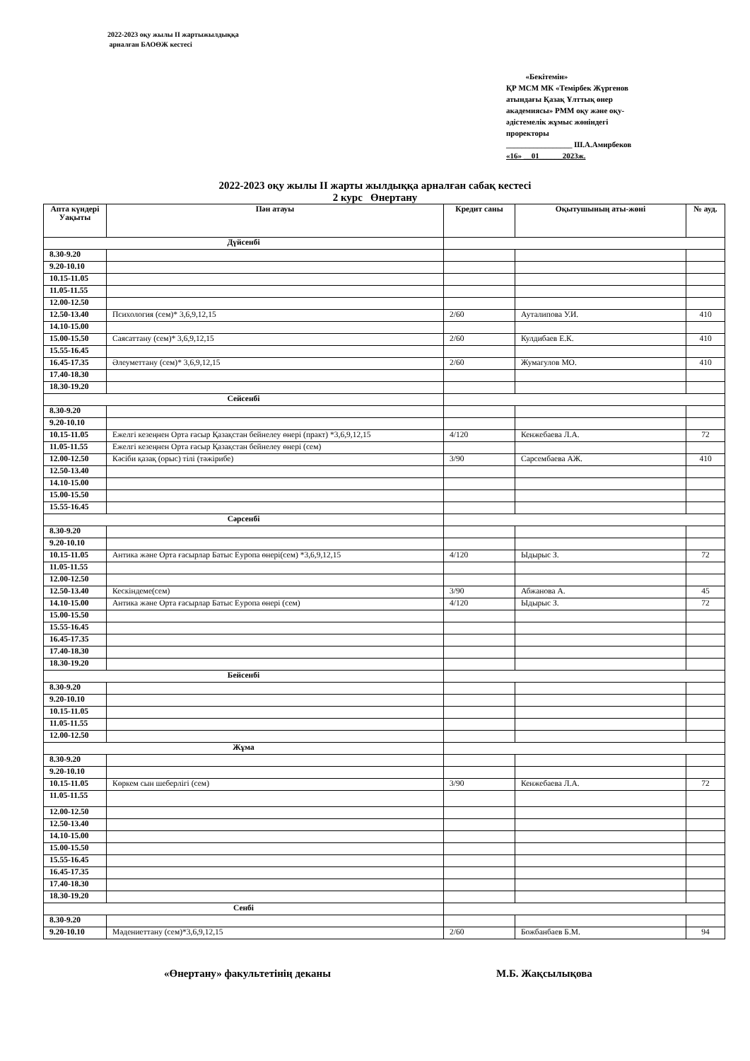2022-2023 оқу жылы ІІ жартыжылдыққа
арналған БАОӨЖ кестесі
«Бекітемін»
ҚР МСМ МК «Темірбек Жүргенов
атындағы Қазақ Ұлттық өнер
академиясы» РММ оқу және оқу-
әдістемелік жұмыс жөніндегі
проректоры
_________________ Ш.А.Амирбеков
«16» __01______2023ж.
2022-2023 оқу жылы ІІ жарты жылдыққа арналған сабақ кестесі
2 курс Өнертану
| Апта күндері Уақыты | Пән атауы | Кредит саны | Оқытушының аты-жөні | № ауд. |
| --- | --- | --- | --- | --- |
| Дүйсенбі | | | | |
| 8.30-9.20 | | | | |
| 9.20-10.10 | | | | |
| 10.15-11.05 | | | | |
| 11.05-11.55 | | | | |
| 12.00-12.50 | | | | |
| 12.50-13.40 | Психология (сем)* 3,6,9,12,15 | 2/60 | Ауталипова У.И. | 410 |
| 14.10-15.00 | | | | |
| 15.00-15.50 | Саясаттану (сем)* 3,6,9,12,15 | 2/60 | Кулдибаев Е.К. | 410 |
| 15.55-16.45 | | | | |
| 16.45-17.35 | Әлеуметтану (сем)* 3,6,9,12,15 | 2/60 | Жумагулов МО. | 410 |
| 17.40-18.30 | | | | |
| 18.30-19.20 | | | | |
| Сейсенбі | | | | |
| 8.30-9.20 | | | | |
| 9.20-10.10 | | | | |
| 10.15-11.05 | Ежелгі кезеңнен Орта ғасыр Қазақстан бейнелеу өнері (практ) *3,6,9,12,15 | 4/120 | Кенжебаева Л.А. | 72 |
| 11.05-11.55 | Ежелгі кезеңнен Орта ғасыр Қазақстан бейнелеу өнері (сем) | | | |
| 12.00-12.50 | Кәсіби қазақ (орыс) тілі (тәжірибе) | 3/90 | Сарсембаева АЖ. | 410 |
| 12.50-13.40 | | | | |
| 14.10-15.00 | | | | |
| 15.00-15.50 | | | | |
| 15.55-16.45 | | | | |
| Сәрсенбі | | | | |
| 8.30-9.20 | | | | |
| 9.20-10.10 | | | | |
| 10.15-11.05 | Антика және Орта ғасырлар Батыс Еуропа өнері(сем) *3,6,9,12,15 | 4/120 | Ыдырыс З. | 72 |
| 11.05-11.55 | | | | |
| 12.00-12.50 | | | | |
| 12.50-13.40 | Кескіндеме(сем) | 3/90 | Абжанова А. | 45 |
| 14.10-15.00 | Антика және Орта ғасырлар Батыс Еуропа өнері (сем) | 4/120 | Ыдырыс З. | 72 |
| 15.00-15.50 | | | | |
| 15.55-16.45 | | | | |
| 16.45-17.35 | | | | |
| 17.40-18.30 | | | | |
| 18.30-19.20 | | | | |
| Бейсенбі | | | | |
| 8.30-9.20 | | | | |
| 9.20-10.10 | | | | |
| 10.15-11.05 | | | | |
| 11.05-11.55 | | | | |
| 12.00-12.50 | | | | |
| Жұма | | | | |
| 8.30-9.20 | | | | |
| 9.20-10.10 | | | | |
| 10.15-11.05 | Көркем сын шеберлігі (сем) | 3/90 | Кенжебаева Л.А. | 72 |
| 11.05-11.55 | | | | |
| 12.00-12.50 | | | | |
| 12.50-13.40 | | | | |
| 14.10-15.00 | | | | |
| 15.00-15.50 | | | | |
| 15.55-16.45 | | | | |
| 16.45-17.35 | | | | |
| 17.40-18.30 | | | | |
| 18.30-19.20 | | | | |
| Сенбі | | | | |
| 8.30-9.20 | | | | |
| 9.20-10.10 | Мәдениеттану (сем)*3,6,9,12,15 | 2/60 | Божбанбаев Б.М. | 94 |
«Өнертану» факультетінің деканы М.Б. Жақсылықова